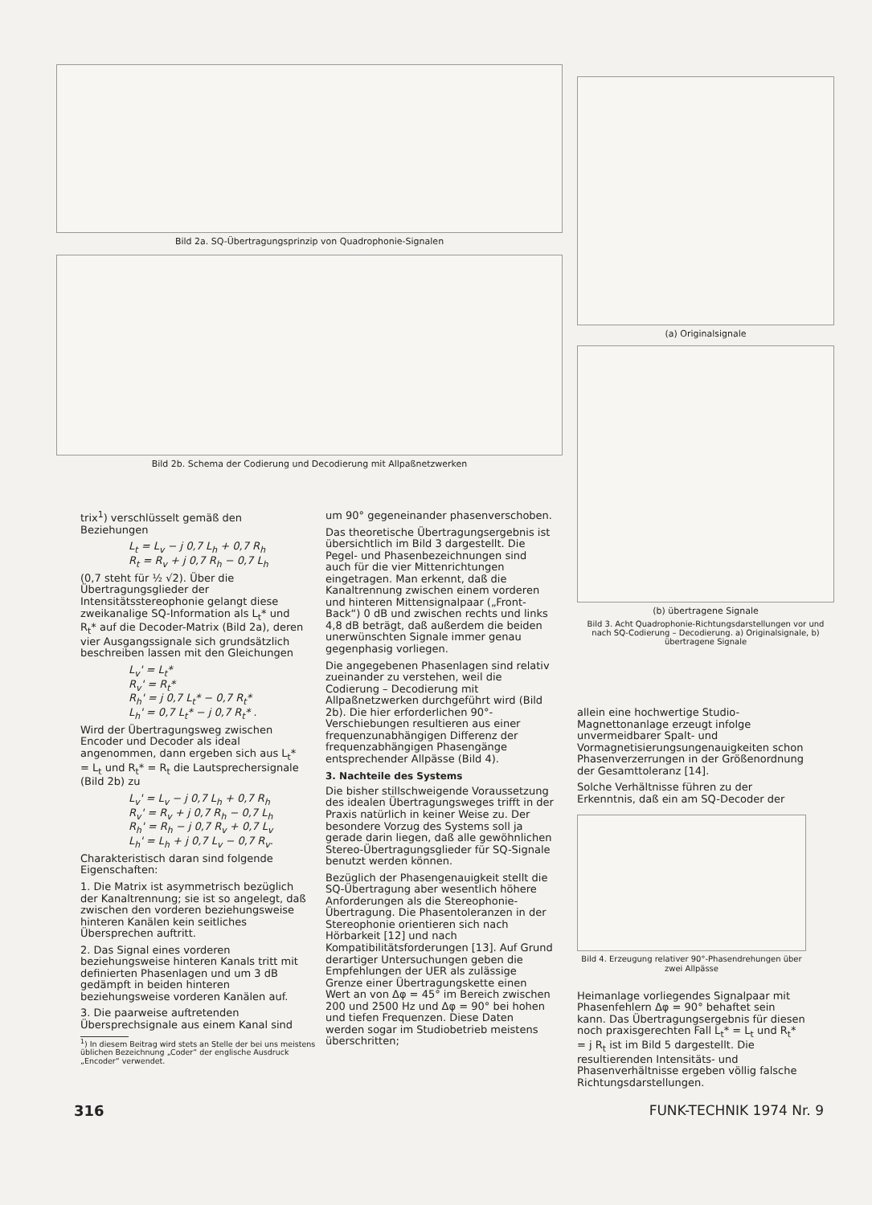Bild 2a. SQ-Übertragungsprinzip von Quadrophonie-Signalen
Bild 2b. Schema der Codierung und Decodierung mit Allpaßnetzwerken
(a) Originalsignale
(b) übertragene Signale
Bild 3. Acht Quadrophonie-Richtungsdarstellungen vor und nach SQ-Codierung – Decodierung. a) Originalsignale, b) übertragene Signale
trix<sup>1</sup>) verschlüsselt gemäß den Beziehungen
L<sub>t</sub> = L<sub>v</sub> − j 0,7 L<sub>h</sub> + 0,7 R<sub>h</sub>
R<sub>t</sub> = R<sub>v</sub> + j 0,7 R<sub>h</sub> − 0,7 L<sub>h</sub>
(0,7 steht für ½ √2). Über die Übertragungsglieder der Intensitätsstereophonie gelangt diese zweikanalige SQ-Information als L<sub>t</sub>* und R<sub>t</sub>* auf die Decoder-Matrix (Bild 2a), deren vier Ausgangssignale sich grundsätzlich beschreiben lassen mit den Gleichungen
L<sub>v</sub>' = L<sub>t</sub>*
R<sub>v</sub>' = R<sub>t</sub>*
R<sub>h</sub>' = j 0,7 L<sub>t</sub>* − 0,7 R<sub>t</sub>*
L<sub>h</sub>' = 0,7 L<sub>t</sub>* − j 0,7 R<sub>t</sub>* .
Wird der Übertragungsweg zwischen Encoder und Decoder als ideal angenommen, dann ergeben sich aus L<sub>t</sub>* = L<sub>t</sub> und R<sub>t</sub>* = R<sub>t</sub> die Lautsprechersignale (Bild 2b) zu
L<sub>v</sub>' = L<sub>v</sub> − j 0,7 L<sub>h</sub> + 0,7 R<sub>h</sub>
R<sub>v</sub>' = R<sub>v</sub> + j 0,7 R<sub>h</sub> − 0,7 L<sub>h</sub>
R<sub>h</sub>' = R<sub>h</sub> − j 0,7 R<sub>v</sub> + 0,7 L<sub>v</sub>
L<sub>h</sub>' = L<sub>h</sub> + j 0,7 L<sub>v</sub> − 0,7 R<sub>v</sub>.
Charakteristisch daran sind folgende Eigenschaften:
1. Die Matrix ist asymmetrisch bezüglich der Kanaltrennung; sie ist so angelegt, daß zwischen den vorderen beziehungsweise hinteren Kanälen kein seitliches Übersprechen auftritt.
2. Das Signal eines vorderen beziehungsweise hinteren Kanals tritt mit definierten Phasenlagen und um 3 dB gedämpft in beiden hinteren beziehungsweise vorderen Kanälen auf.
3. Die paarweise auftretenden Übersprechsignale aus einem Kanal sind
<sup>1</sup>) In diesem Beitrag wird stets an Stelle der bei uns meistens üblichen Bezeichnung „Coder“ der englische Ausdruck „Encoder“ verwendet.
um 90° gegeneinander phasenverschoben.
Das theoretische Übertragungsergebnis ist übersichtlich im Bild 3 dargestellt. Die Pegel- und Phasenbezeichnungen sind auch für die vier Mittenrichtungen eingetragen. Man erkennt, daß die Kanaltrennung zwischen einem vorderen und hinteren Mittensignalpaar („Front-Back“) 0 dB und zwischen rechts und links 4,8 dB beträgt, daß außerdem die beiden unerwünschten Signale immer genau gegenphasig vorliegen.
Die angegebenen Phasenlagen sind relativ zueinander zu verstehen, weil die Codierung – Decodierung mit Allpaßnetzwerken durchgeführt wird (Bild 2b). Die hier erforderlichen 90°-Verschiebungen resultieren aus einer frequenzunabhängigen Differenz der frequenzabhängigen Phasengänge entsprechender Allpässe (Bild 4).
3. Nachteile des Systems
Die bisher stillschweigende Voraussetzung des idealen Übertragungsweges trifft in der Praxis natürlich in keiner Weise zu. Der besondere Vorzug des Systems soll ja gerade darin liegen, daß alle gewöhnlichen Stereo-Übertragungsglieder für SQ-Signale benutzt werden können.
Bezüglich der Phasengenauigkeit stellt die SQ-Übertragung aber wesentlich höhere Anforderungen als die Stereophonie-Übertragung. Die Phasentoleranzen in der Stereophonie orientieren sich nach Hörbarkeit [12] und nach Kompatibilitätsforderungen [13]. Auf Grund derartiger Untersuchungen geben die Empfehlungen der UER als zulässige Grenze einer Übertragungskette einen Wert an von Δφ = 45° im Bereich zwischen 200 und 2500 Hz und Δφ = 90° bei hohen und tiefen Frequenzen. Diese Daten werden sogar im Studiobetrieb meistens überschritten;
allein eine hochwertige Studio-Magnettonanlage erzeugt infolge unvermeidbarer Spalt- und Vormagnetisierungsungenauigkeiten schon Phasenverzerrungen in der Größenordnung der Gesamttoleranz [14].
Solche Verhältnisse führen zu der Erkenntnis, daß ein am SQ-Decoder der
Bild 4. Erzeugung relativer 90°-Phasendrehungen über zwei Allpässe
Heimanlage vorliegendes Signalpaar mit Phasenfehlern Δφ = 90° behaftet sein kann. Das Übertragungsergebnis für diesen noch praxisgerechten Fall L<sub>t</sub>* = L<sub>t</sub> und R<sub>t</sub>* = j R<sub>t</sub> ist im Bild 5 dargestellt. Die resultierenden Intensitäts- und Phasenverhältnisse ergeben völlig falsche Richtungsdarstellungen.
316 FUNK-TECHNIK 1974 Nr. 9